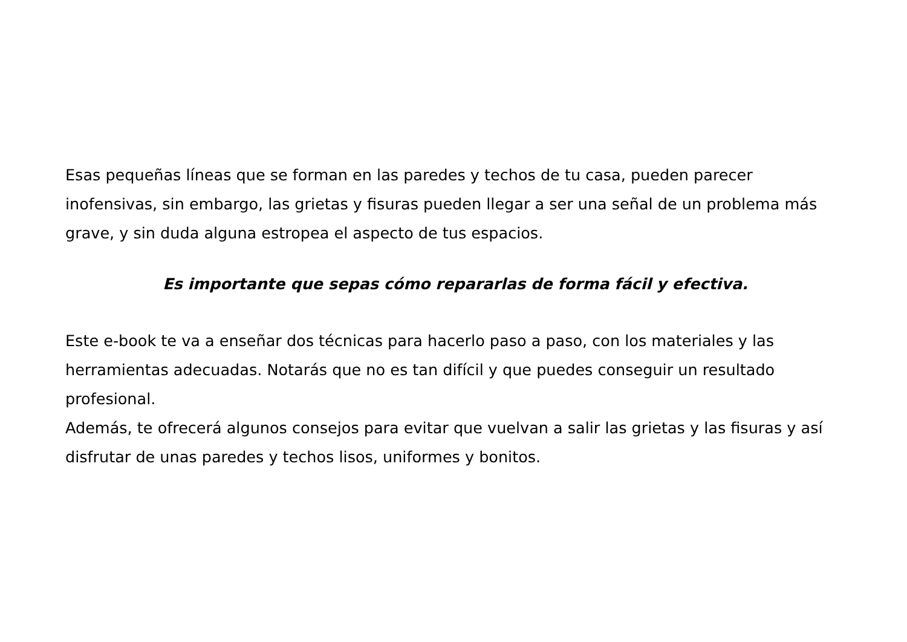Esas pequeñas líneas que se forman en las paredes y techos de tu casa, pueden parecer inofensivas, sin embargo, las grietas y fisuras pueden llegar a ser una señal de un problema más grave, y sin duda alguna estropea el aspecto de tus espacios.
Es importante que sepas cómo repararlas de forma fácil y efectiva.
Este e-book te va a enseñar dos técnicas para hacerlo paso a paso, con los materiales y las herramientas adecuadas. Notarás que no es tan difícil y que puedes conseguir un resultado profesional.
Además, te ofrecerá algunos consejos para evitar que vuelvan a salir las grietas y las fisuras y así disfrutar de unas paredes y techos lisos, uniformes y bonitos.